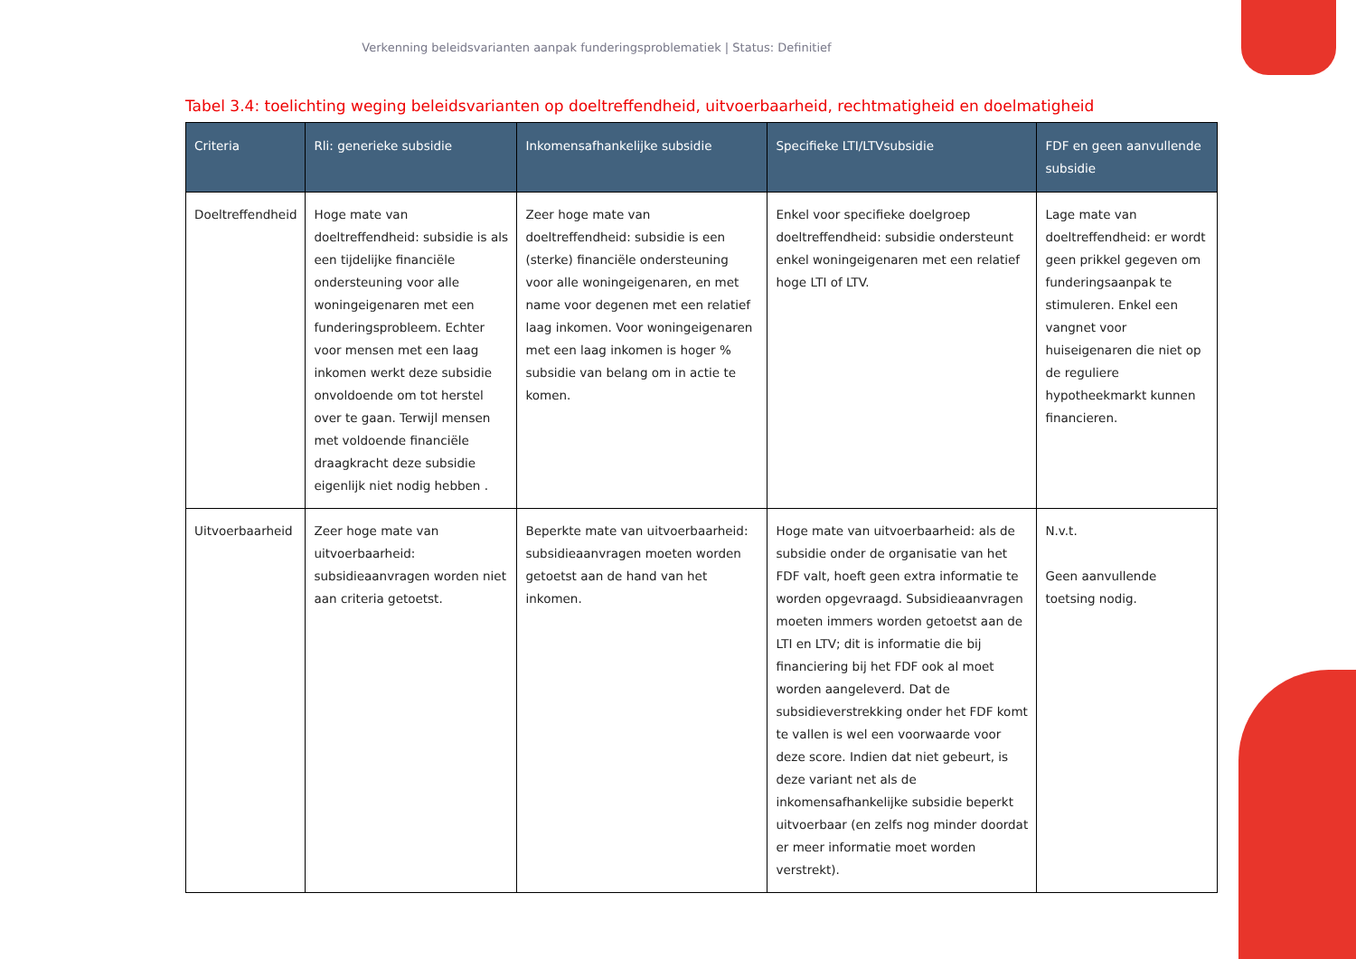Verkenning beleidsvarianten aanpak funderingsproblematiek | Status: Definitief
Tabel 3.4: toelichting weging beleidsvarianten op doeltreffendheid, uitvoerbaarheid, rechtmatigheid en doelmatigheid
| Criteria | Rli: generieke subsidie | Inkomensafhankelijke subsidie | Specifieke LTI/LTVsubsidie | FDF en geen aanvullende subsidie |
| --- | --- | --- | --- | --- |
| Doeltreffendheid | Hoge mate van doeltreffendheid: subsidie is als een tijdelijke financiële ondersteuning voor alle woningeigenaren met een funderingsprobleem. Echter voor mensen met een laag inkomen werkt deze subsidie onvoldoende om tot herstel over te gaan. Terwijl mensen met voldoende financiële draagkracht deze subsidie eigenlijk niet nodig hebben . | Zeer hoge mate van doeltreffendheid: subsidie is een (sterke) financiële ondersteuning voor alle woningeigenaren, en met name voor degenen met een relatief laag inkomen. Voor woningeigenaren met een laag inkomen is hoger % subsidie van belang om in actie te komen. | Enkel voor specifieke doelgroep doeltreffendheid: subsidie ondersteunt enkel woningeigenaren met een relatief hoge LTI of LTV. | Lage mate van doeltreffendheid: er wordt geen prikkel gegeven om funderingsaanpak te stimuleren. Enkel een vangnet voor huiseigenaren die niet op de reguliere hypotheekmarkt kunnen financieren. |
| Uitvoerbaarheid | Zeer hoge mate van uitvoerbaarheid: subsidieaanvragen worden niet aan criteria getoetst. | Beperkte mate van uitvoerbaarheid: subsidieaanvragen moeten worden getoetst aan de hand van het inkomen. | Hoge mate van uitvoerbaarheid: als de subsidie onder de organisatie van het FDF valt, hoeft geen extra informatie te worden opgevraagd. Subsidieaanvragen moeten immers worden getoetst aan de LTI en LTV; dit is informatie die bij financiering bij het FDF ook al moet worden aangeleverd. Dat de subsidieverstrekking onder het FDF komt te vallen is wel een voorwaarde voor deze score. Indien dat niet gebeurt, is deze variant net als de inkomensafhankelijke subsidie beperkt uitvoerbaar (en zelfs nog minder doordat er meer informatie moet worden verstrekt). | N.v.t. Geen aanvullende toetsing nodig. |